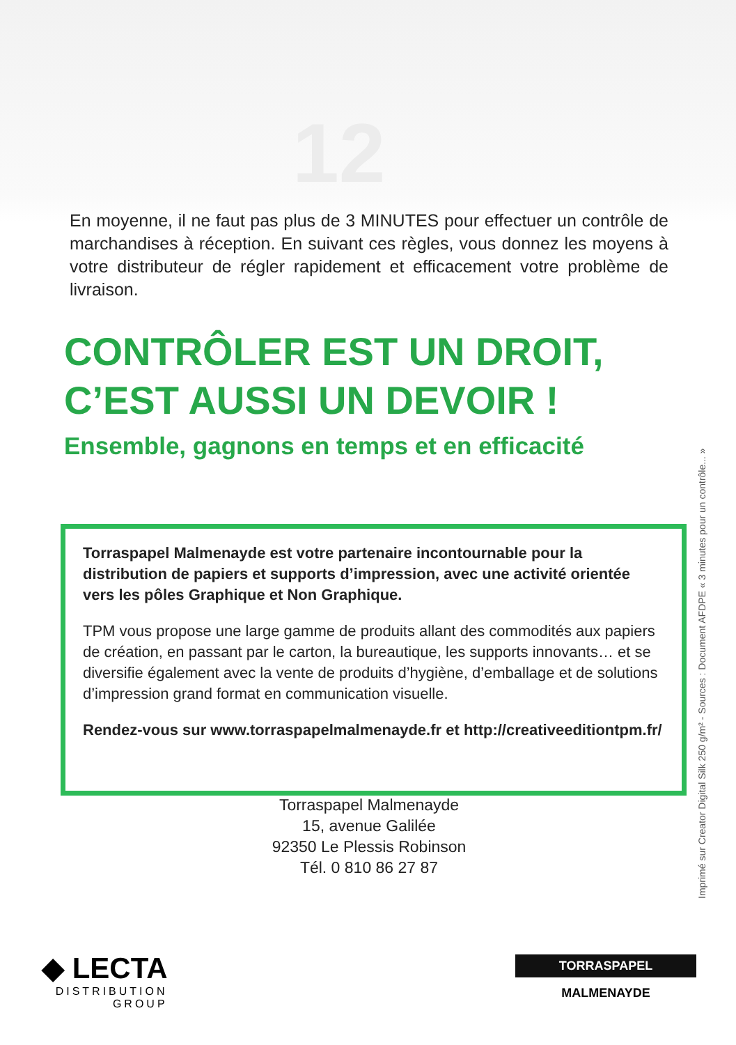12
En moyenne, il ne faut pas plus de 3 MINUTES pour effectuer un contrôle de marchandises à réception. En suivant ces règles, vous donnez les moyens à votre distributeur de régler rapidement et efficacement votre problème de livraison.
CONTRÔLER EST UN DROIT,
C’EST AUSSI UN DEVOIR !
Ensemble, gagnons en temps et en efficacité
Torraspapel Malmenayde est votre partenaire incontournable pour la distribution de papiers et supports d’impression, avec une activité orientée vers les pôles Graphique et Non Graphique.
TPM vous propose une large gamme de produits allant des commodités aux papiers de création, en passant par le carton, la bureautique, les supports innovants… et se diversifie également avec la vente de produits d’hygiène, d’emballage et de solutions d’impression grand format en communication visuelle.
Rendez-vous sur www.torraspapelmalmenayde.fr et http://creativeeditiontpm.fr/
Torraspapel Malmenayde
15, avenue Galilée
92350 Le Plessis Robinson
Tél. 0 810 86 27 87
Imprimé sur Creator Digital Silk 250 g/m² - Sources : Document AFDPE « 3 minutes pour un contrôle... »
◆ LECTA
DISTRIBUTION
GROUP
TORRASPAPEL
MALMENAYDE